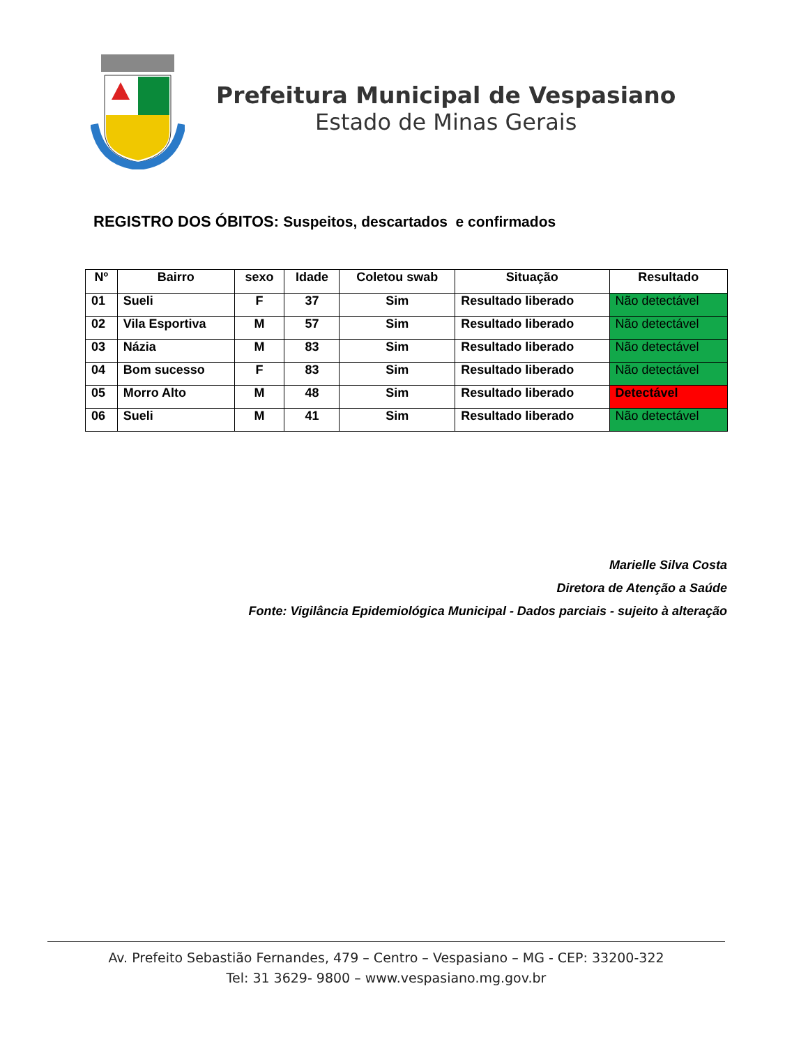Prefeitura Municipal de Vespasiano
Estado de Minas Gerais
REGISTRO DOS ÓBITOS: Suspeitos, descartados e confirmados
| Nº | Bairro | sexo | Idade | Coletou swab | Situação | Resultado |
| --- | --- | --- | --- | --- | --- | --- |
| 01 | Sueli | F | 37 | Sim | Resultado liberado | Não detectável |
| 02 | Vila Esportiva | M | 57 | Sim | Resultado liberado | Não detectável |
| 03 | Názia | M | 83 | Sim | Resultado liberado | Não detectável |
| 04 | Bom sucesso | F | 83 | Sim | Resultado liberado | Não detectável |
| 05 | Morro Alto | M | 48 | Sim | Resultado liberado | Detectável |
| 06 | Sueli | M | 41 | Sim | Resultado liberado | Não detectável |
Marielle Silva Costa
Diretora de Atenção a Saúde
Fonte: Vigilância Epidemiológica Municipal - Dados parciais - sujeito à alteração
Av. Prefeito Sebastião Fernandes, 479 – Centro – Vespasiano – MG - CEP: 33200-322
Tel: 31 3629- 9800 – www.vespasiano.mg.gov.br